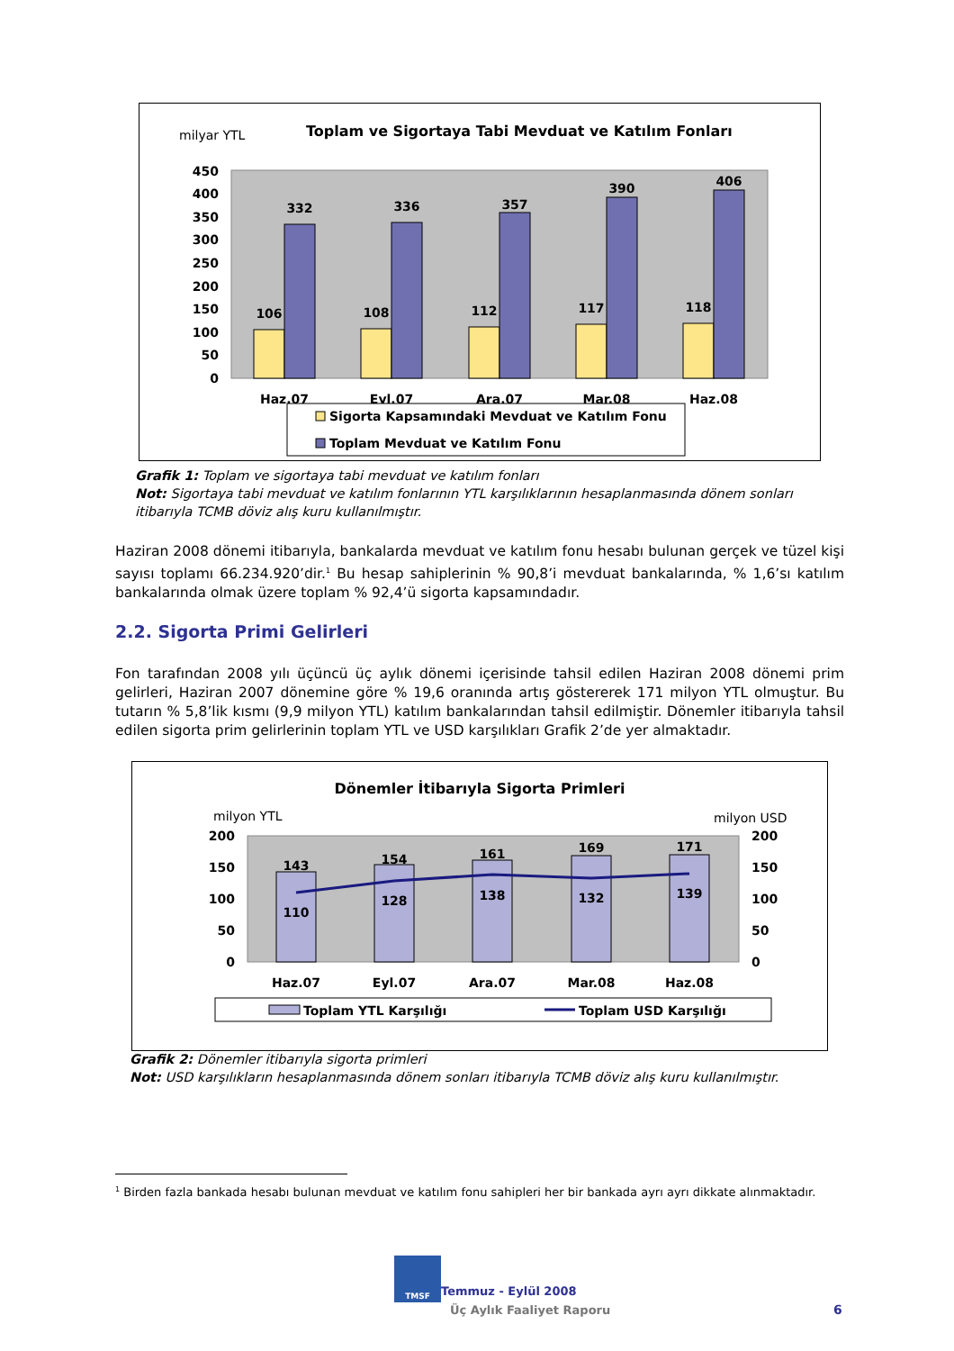milyar YTL
Toplam ve Sigortaya Tabi Mevduat ve Katılım Fonları
0
50
100
150
200
250
300
350
400
450
106
332
108
336
112
357
117
390
118
406
Haz.07
Eyl.07
Ara.07
Mar.08
Haz.08
Sigorta Kapsamındaki Mevduat ve Katılım Fonu
Toplam Mevduat ve Katılım Fonu
Grafik 1: Toplam ve sigortaya tabi mevduat ve katılım fonları
Not: Sigortaya tabi mevduat ve katılım fonlarının YTL karşılıklarının hesaplanmasında dönem sonları itibarıyla TCMB döviz alış kuru kullanılmıştır.
Haziran 2008 dönemi itibarıyla, bankalarda mevduat ve katılım fonu hesabı bulunan gerçek ve tüzel kişi sayısı toplamı 66.234.920’dir.<sup>1</sup> Bu hesap sahiplerinin % 90,8’i mevduat bankalarında, % 1,6’sı katılım bankalarında olmak üzere toplam % 92,4’ü sigorta kapsamındadır.
2.2. Sigorta Primi Gelirleri
Fon tarafından 2008 yılı üçüncü üç aylık dönemi içerisinde tahsil edilen Haziran 2008 dönemi prim gelirleri, Haziran 2007 dönemine göre % 19,6 oranında artış göstererek 171 milyon YTL olmuştur. Bu tutarın % 5,8’lik kısmı (9,9 milyon YTL) katılım bankalarından tahsil edilmiştir. Dönemler itibarıyla tahsil edilen sigorta prim gelirlerinin toplam YTL ve USD karşılıkları Grafik 2’de yer almaktadır.
Dönemler İtibarıyla Sigorta Primleri
milyon YTL
milyon USD
0
50
100
150
200
0
50
100
150
200
143
154
161
169
171
110
128
138
132
139
Haz.07
Eyl.07
Ara.07
Mar.08
Haz.08
Toplam YTL Karşılığı
Toplam USD Karşılığı
Grafik 2: Dönemler itibarıyla sigorta primleri
Not: USD karşılıkların hesaplanmasında dönem sonları itibarıyla TCMB döviz alış kuru kullanılmıştır.
<sup>1</sup> Birden fazla bankada hesabı bulunan mevduat ve katılım fonu sahipleri her bir bankada ayrı ayrı dikkate alınmaktadır.
TMSF
Temmuz - Eylül 2008
Üç Aylık Faaliyet Raporu 6